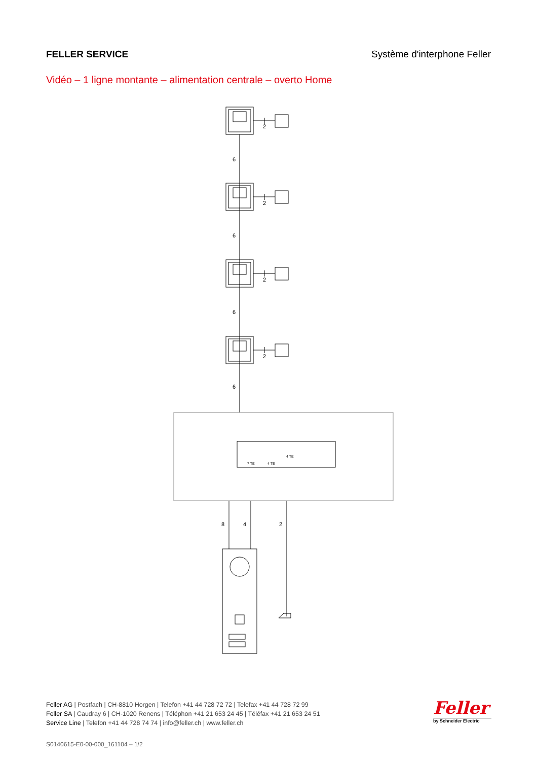FELLER SERVICE Système d'interphone Feller
Vidéo – 1 ligne montante – alimentation centrale – overto Home
2
2
2
2
6
6
6
6
8
4
2
7 TE
4 TE
4 TE
Feller AG | Postfach | CH-8810 Horgen | Telefon +41 44 728 72 72 | Telefax +41 44 728 72 99
Feller SA | Caudray 6 | CH-1020 Renens | Téléphon +41 21 653 24 45 | Téléfax +41 21 653 24 51
Service Line | Telefon +41 44 728 74 74 | info@feller.ch | www.feller.ch
Feller
by Schneider Electric
S0140615-E0-00-000_161104 – 1/2